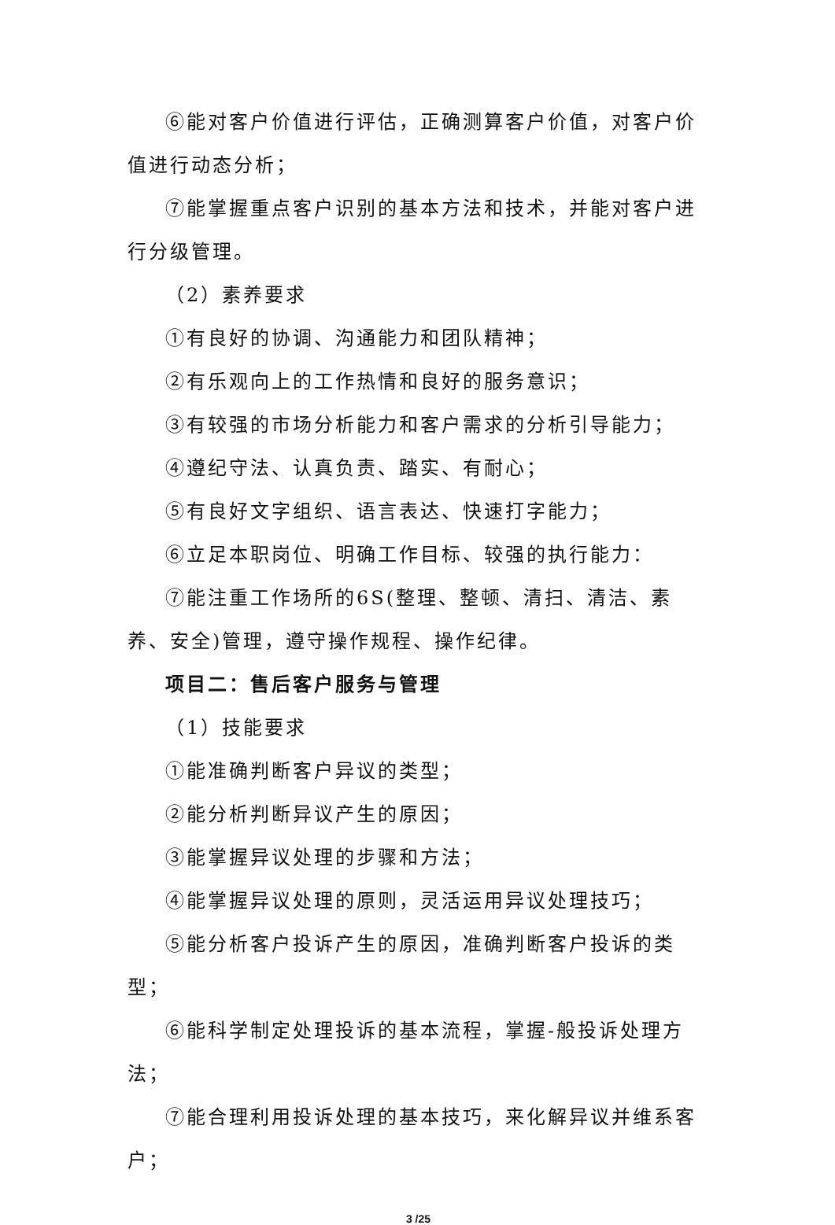⑥能对客户价值进行评估，正确测算客户价值，对客户价值进行动态分析；
⑦能掌握重点客户识别的基本方法和技术，并能对客户进行分级管理。
（2）素养要求
①有良好的协调、沟通能力和团队精神；
②有乐观向上的工作热情和良好的服务意识；
③有较强的市场分析能力和客户需求的分析引导能力；
④遵纪守法、认真负责、踏实、有耐心；
⑤有良好文字组织、语言表达、快速打字能力；
⑥立足本职岗位、明确工作目标、较强的执行能力：
⑦能注重工作场所的6S(整理、整顿、清扫、清洁、素养、安全)管理，遵守操作规程、操作纪律。
项目二：售后客户服务与管理
（1）技能要求
①能准确判断客户异议的类型；
②能分析判断异议产生的原因；
③能掌握异议处理的步骤和方法；
④能掌握异议处理的原则，灵活运用异议处理技巧；
⑤能分析客户投诉产生的原因，准确判断客户投诉的类型；
⑥能科学制定处理投诉的基本流程，掌握-般投诉处理方法；
⑦能合理利用投诉处理的基本技巧，来化解异议并维系客户；
3 /25